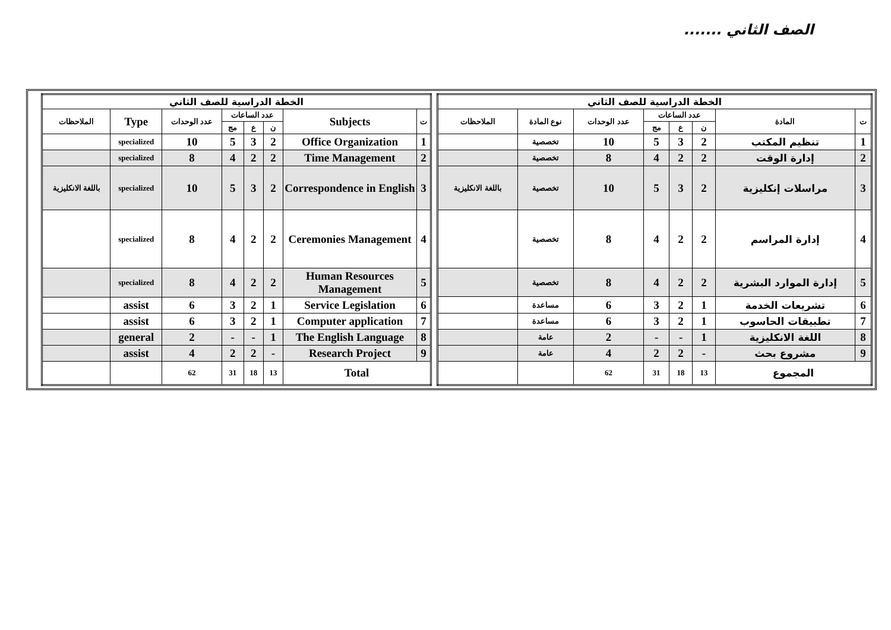الصف الثاني .......
| الخطة الدراسية للصف الثاني | | | | | | | |
| --- | --- | --- | --- | --- | --- | --- | --- |
| ت | المادة | عدد الساعات | | | عدد الوحدات | نوع المادة | الملاحظات |
| | | ن | ع | مج | | | |
| 1 | تنظيم المكتب | 2 | 3 | 5 | 10 | تخصصية | |
| 2 | إدارة الوقت | 2 | 2 | 4 | 8 | تخصصية | |
| 3 | مراسلات إنكليزية | 2 | 3 | 5 | 10 | تخصصية | باللغة الانكليزية |
| 4 | إدارة المراسم | 2 | 2 | 4 | 8 | تخصصية | |
| 5 | إدارة الموارد البشرية | 2 | 2 | 4 | 8 | تخصصية | |
| 6 | تشريعات الخدمة | 1 | 2 | 3 | 6 | مساعدة | |
| 7 | تطبيقات الحاسوب | 1 | 2 | 3 | 6 | مساعدة | |
| 8 | اللغة الانكليزية | 1 | - | - | 2 | عامة | |
| 9 | مشروع بحث | - | 2 | 2 | 4 | عامة | |
| المجموع | | 13 | 18 | 31 | 62 | | |
| الخطة الدراسية للصف الثاني | | | | | | | |
| --- | --- | --- | --- | --- | --- | --- | --- |
| ت | Subjects | عدد الساعات | | | عدد الوحدات | Type | الملاحظات |
| | | ن | ع | مج | | | |
| 1 | Office Organization | 2 | 3 | 5 | 10 | specialized | |
| 2 | Time Management | 2 | 2 | 4 | 8 | specialized | |
| 3 | Correspondence in English | 2 | 3 | 5 | 10 | specialized | باللغة الانكليزية |
| 4 | Ceremonies Management | 2 | 2 | 4 | 8 | specialized | |
| 5 | Human Resources Management | 2 | 2 | 4 | 8 | specialized | |
| 6 | Service Legislation | 1 | 2 | 3 | 6 | assist | |
| 7 | Computer application | 1 | 2 | 3 | 6 | assist | |
| 8 | The English Language | 1 | - | - | 2 | general | |
| 9 | Research Project | - | 2 | 2 | 4 | assist | |
| Total | | 13 | 18 | 31 | 62 | | |